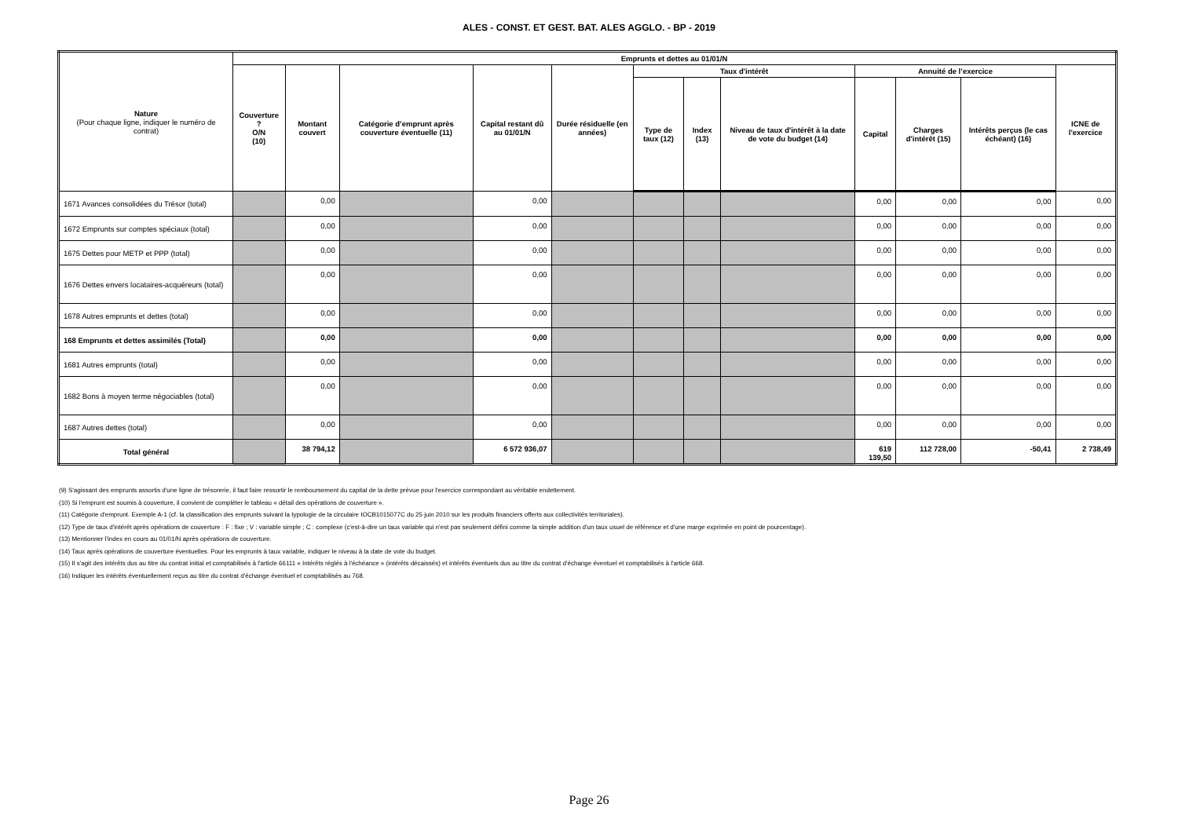ALES - CONST. ET GEST. BAT. ALES AGGLO. - BP - 2019
| Nature (Pour chaque ligne, indiquer le numéro de contrat) | Emprunts et dettes au 01/01/N | | | | | | | | | | | |
| --- | --- | --- | --- | --- | --- | --- | --- | --- | --- | --- | --- | --- |
| | Couverture ? O/N (10) | Montant couvert | Catégorie d’emprunt après couverture éventuelle (11) | Capital restant dû au 01/01/N | Durée résiduelle (en années) | Taux d'intérêt | | | Annuité de l’exercice | | | ICNE de l'exercice |
| | | | | | | Type de taux (12) | Index (13) | Niveau de taux d'intérêt à la date de vote du budget (14) | Capital | Charges d'intérêt (15) | Intérêts perçus (le cas échéant) (16) | |
| 1671 Avances consolidées du Trésor (total) | | 0,00 | | 0,00 | | | | | 0,00 | 0,00 | 0,00 | 0,00 |
| 1672 Emprunts sur comptes spéciaux (total) | | 0,00 | | 0,00 | | | | | 0,00 | 0,00 | 0,00 | 0,00 |
| 1675 Dettes pour METP et PPP (total) | | 0,00 | | 0,00 | | | | | 0,00 | 0,00 | 0,00 | 0,00 |
| 1676 Dettes envers locataires-acquéreurs (total) | | 0,00 | | 0,00 | | | | | 0,00 | 0,00 | 0,00 | 0,00 |
| 1678 Autres emprunts et dettes (total) | | 0,00 | | 0,00 | | | | | 0,00 | 0,00 | 0,00 | 0,00 |
| 168 Emprunts et dettes assimilés (Total) | | 0,00 | | 0,00 | | | | | 0,00 | 0,00 | 0,00 | 0,00 |
| 1681 Autres emprunts (total) | | 0,00 | | 0,00 | | | | | 0,00 | 0,00 | 0,00 | 0,00 |
| 1682 Bons à moyen terme négociables (total) | | 0,00 | | 0,00 | | | | | 0,00 | 0,00 | 0,00 | 0,00 |
| 1687 Autres dettes (total) | | 0,00 | | 0,00 | | | | | 0,00 | 0,00 | 0,00 | 0,00 |
| Total général | | 38 794,12 | | 6 572 936,07 | | | | | 619 139,50 | 112 728,00 | -50,41 | 2 738,49 |
(9) S'agissant des emprunts assortis d'une ligne de trésorerie, il faut faire ressortir le remboursement du capital de la dette prévue pour l'exercice correspondant au véritable endettement.
(10) Si l'emprunt est soumis à couverture, il convient de compléter le tableau « détail des opérations de couverture ».
(11) Catégorie d'emprunt. Exemple A-1 (cf. la classification des emprunts suivant la typologie de la circulaire IOCB1015077C du 25 juin 2010 sur les produits financiers offerts aux collectivités territoriales).
(12) Type de taux d'intérêt après opérations de couverture : F : fixe ; V : variable simple ; C : complexe (c'est-à-dire un taux variable qui n'est pas seulement défini comme la simple addition d'un taux usuel de référence et d'une marge exprimée en point de pourcentage).
(13) Mentionner l'index en cours au 01/01/N après opérations de couverture.
(14) Taux après opérations de couverture éventuelles. Pour les emprunts à taux variable, indiquer le niveau à la date de vote du budget.
(15) Il s'agit des intérêts dus au titre du contrat initial et comptabilisés à l'article 66111 « Intérêts réglés à l'échéance » (intérêts décaissés) et intérêts éventuels dus au titre du contrat d'échange éventuel et comptabilisés à l'article 668.
(16) Indiquer les intérêts éventuellement reçus au titre du contrat d'échange éventuel et comptabilisés au 768.
Page 26